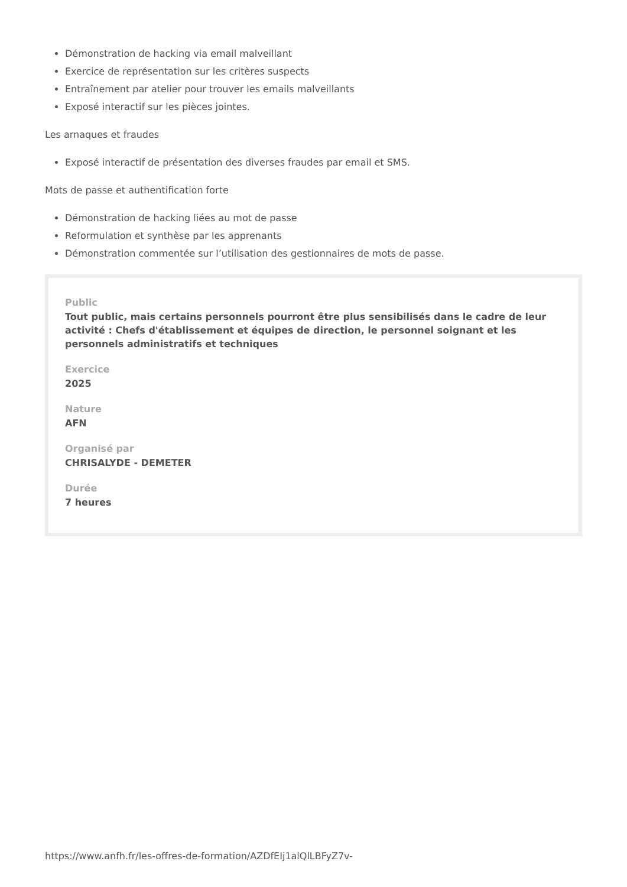Démonstration de hacking via email malveillant
Exercice de représentation sur les critères suspects
Entraînement par atelier pour trouver les emails malveillants
Exposé interactif sur les pièces jointes.
Les arnaques et fraudes
Exposé interactif de présentation des diverses fraudes par email et SMS.
Mots de passe et authentification forte
Démonstration de hacking liées au mot de passe
Reformulation et synthèse par les apprenants
Démonstration commentée sur l’utilisation des gestionnaires de mots de passe.
Public
Tout public, mais certains personnels pourront être plus sensibilisés dans le cadre de leur activité : Chefs d'établissement et équipes de direction, le personnel soignant et les personnels administratifs et techniques
Exercice
2025
Nature
AFN
Organisé par
CHRISALYDE - DEMETER
Durée
7 heures
https://www.anfh.fr/les-offres-de-formation/AZDfEIj1alQlLBFyZ7v-